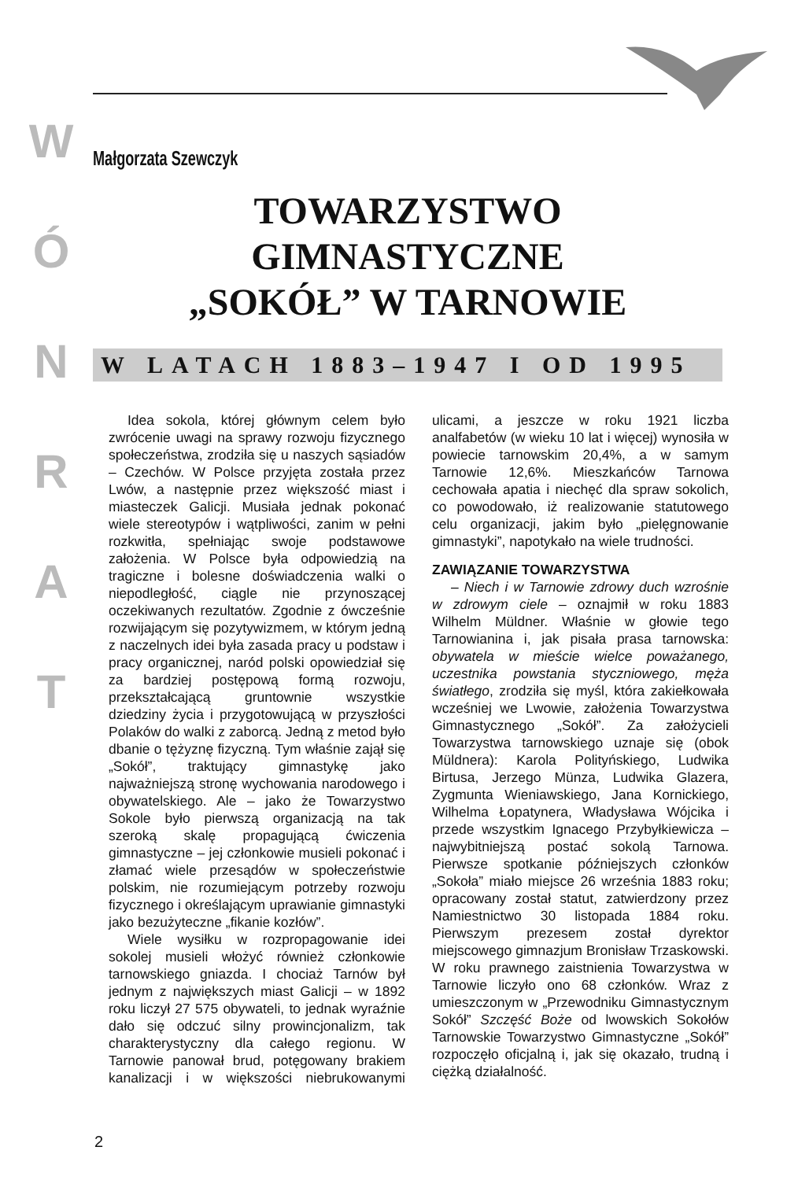W
Ó
N
R
A
T
Małgorzata Szewczyk
TOWARZYSTWO GIMNASTYCZNE
„SOKÓŁ” W TARNOWIE
W LATACH 1883–1947 I OD 1995
Idea sokola, której głównym celem było zwrócenie uwagi na sprawy rozwoju fizycznego społeczeństwa, zrodziła się u naszych sąsiadów – Czechów. W Polsce przyjęta została przez Lwów, a następnie przez większość miast i miasteczek Galicji. Musiała jednak pokonać wiele stereotypów i wątpliwości, zanim w pełni rozkwitła, spełniając swoje podstawowe założenia. W Polsce była odpowiedzią na tragiczne i bolesne doświadczenia walki o niepodległość, ciągle nie przynoszącej oczekiwanych rezultatów. Zgodnie z ówcześnie rozwijającym się pozytywizmem, w którym jedną z naczelnych idei była zasada pracy u podstaw i pracy organicznej, naród polski opowiedział się za bardziej postępową formą rozwoju, przekształcającą gruntownie wszystkie dziedziny życia i przygotowującą w przyszłości Polaków do walki z zaborcą. Jedną z metod było dbanie o tężyznę fizyczną. Tym właśnie zajął się „Sokół”, traktujący gimnastykę jako najważniejszą stronę wychowania narodowego i obywatelskiego. Ale – jako że Towarzystwo Sokole było pierwszą organizacją na tak szeroką skalę propagującą ćwiczenia gimnastyczne – jej członkowie musieli pokonać i złamać wiele przesądów w społeczeństwie polskim, nie rozumiejącym potrzeby rozwoju fizycznego i określającym uprawianie gimnastyki jako bezużyteczne „fikanie kozłów”.
Wiele wysiłku w rozpropagowanie idei sokolej musieli włożyć również członkowie tarnowskiego gniazda. I chociaż Tarnów był jednym z największych miast Galicji – w 1892 roku liczył 27 575 obywateli, to jednak wyraźnie dało się odczuć silny prowincjonalizm, tak charakterystyczny dla całego regionu. W Tarnowie panował brud, potęgowany brakiem kanalizacji i w większości niebrukowanymi ulicami, a jeszcze w roku 1921 liczba analfabetów (w wieku 10 lat i więcej) wynosiła w powiecie tarnowskim 20,4%, a w samym Tarnowie 12,6%. Mieszkańców Tarnowa cechowała apatia i niechęć dla spraw sokolich, co powodowało, iż realizowanie statutowego celu organizacji, jakim było „pielęgnowanie gimnastyki”, napotykało na wiele trudności.
ZAWIĄZANIE TOWARZYSTWA
– Niech i w Tarnowie zdrowy duch wzrośnie w zdrowym ciele – oznajmił w roku 1883 Wilhelm Müldner. Właśnie w głowie tego Tarnowianina i, jak pisała prasa tarnowska: obywatela w mieście wielce poważanego, uczestnika powstania styczniowego, męża światłego, zrodziła się myśl, która zakiełkowała wcześniej we Lwowie, założenia Towarzystwa Gimnastycznego „Sokół”. Za założycieli Towarzystwa tarnowskiego uznaje się (obok Müldnera): Karola Polityńskiego, Ludwika Birtusa, Jerzego Münza, Ludwika Glazera, Zygmunta Wieniawskiego, Jana Kornickiego, Wilhelma Łopatynera, Władysława Wójcika i przede wszystkim Ignacego Przybyłkiewicza – najwybitniejszą postać sokolą Tarnowa. Pierwsze spotkanie późniejszych członków „Sokoła” miało miejsce 26 września 1883 roku; opracowany został statut, zatwierdzony przez Namiestnictwo 30 listopada 1884 roku. Pierwszym prezesem został dyrektor miejscowego gimnazjum Bronisław Trzaskowski. W roku prawnego zaistnienia Towarzystwa w Tarnowie liczyło ono 68 członków. Wraz z umieszczonym w „Przewodniku Gimnastycznym Sokół” Szczęść Boże od lwowskich Sokołów Tarnowskie Towarzystwo Gimnastyczne „Sokół” rozpoczęło oficjalną i, jak się okazało, trudną i ciężką działalność.
2